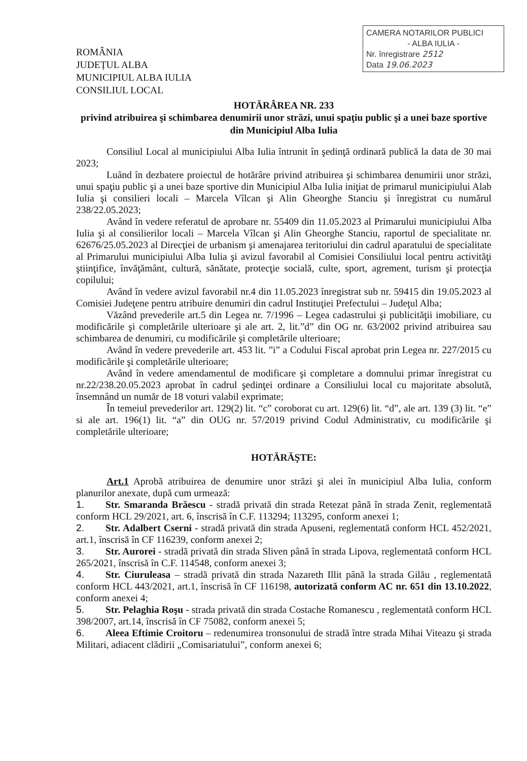ROMÂNIA
JUDEȚUL ALBA
MUNICIPIUL ALBA IULIA
CONSILIUL LOCAL
CAMERA NOTARILOR PUBLICI
- ALBA IULIA -
Nr. înregistrare 2512
Data 19.06.2023
HOTĂRÂREA NR. 233
privind atribuirea şi schimbarea denumirii unor străzi, unui spaţiu public şi a unei baze sportive din Municipiul Alba Iulia
Consiliul Local al municipiului Alba Iulia întrunit în şedinţă ordinară publică la data de 30 mai 2023;
Luând în dezbatere proiectul de hotărâre privind atribuirea şi schimbarea denumirii unor străzi, unui spaţiu public şi a unei baze sportive din Municipiul Alba Iulia iniţiat de primarul municipiului Alab Iulia şi consilieri locali – Marcela Vîlcan şi Alin Gheorghe Stanciu şi înregistrat cu numărul 238/22.05.2023;
Având în vedere referatul de aprobare nr. 55409 din 11.05.2023 al Primarului municipiului Alba Iulia şi al consilierilor locali – Marcela Vîlcan şi Alin Gheorghe Stanciu, raportul de specialitate nr. 62676/25.05.2023 al Direcţiei de urbanism şi amenajarea teritoriului din cadrul aparatului de specialitate al Primarului municipiului Alba Iulia şi avizul favorabil al Comisiei Consiliului local pentru activităţi ştiinţifice, învăţământ, cultură, sănătate, protecţie socială, culte, sport, agrement, turism şi protecţia copilului;
Având în vedere avizul favorabil nr.4 din 11.05.2023 înregistrat sub nr. 59415 din 19.05.2023 al Comisiei Judeţene pentru atribuire denumiri din cadrul Instituţiei Prefectului – Judeţul Alba;
Văzând prevederile art.5 din Legea nr. 7/1996 – Legea cadastrului şi publicităţii imobiliare, cu modificările şi completările ulterioare şi ale art. 2, lit.”d” din OG nr. 63/2002 privind atribuirea sau schimbarea de denumiri, cu modificările şi completările ulterioare;
Având în vedere prevederile art. 453 lit. ”i” a Codului Fiscal aprobat prin Legea nr. 227/2015 cu modificările şi completările ulterioare;
Având în vedere amendamentul de modificare şi completare a domnului primar înregistrat cu nr.22/238.20.05.2023 aprobat în cadrul şedinţei ordinare a Consiliului local cu majoritate absolută, însemnând un număr de 18 voturi valabil exprimate;
În temeiul prevederilor art. 129(2) lit. “c” coroborat cu art. 129(6) lit. “d”, ale art. 139 (3) lit. “e” si ale art. 196(1) lit. “a” din OUG nr. 57/2019 privind Codul Administrativ, cu modificările şi completările ulterioare;
HOTĂRĂŞTE:
Art.1 Aprobă atribuirea de denumire unor străzi şi alei în municipiul Alba Iulia, conform planurilor anexate, după cum urmează:
1. Str. Smaranda Brăescu - stradă privată din strada Retezat până în strada Zenit, reglementată conform HCL 29/2021, art. 6, înscrisă în C.F. 113294; 113295, conform anexei 1;
2. Str. Adalbert Cserni - stradă privată din strada Apuseni, reglementată conform HCL 452/2021, art.1, înscrisă în CF 116239, conform anexei 2;
3. Str. Aurorei - stradă privată din strada Sliven până în strada Lipova, reglementată conform HCL 265/2021, înscrisă în C.F. 114548, conform anexei 3;
4. Str. Ciuruleasa – stradă privată din strada Nazareth Illit până la strada Gilău , reglementată conform HCL 443/2021, art.1, înscrisă în CF 116198, autorizată conform AC nr. 651 din 13.10.2022, conform anexei 4;
5. Str. Pelaghia Roşu - strada privată din strada Costache Romanescu , reglementată conform HCL 398/2007, art.14, înscrisă în CF 75082, conform anexei 5;
6. Aleea Eftimie Croitoru – redenumirea tronsonului de stradă între strada Mihai Viteazu şi strada Militari, adiacent clădirii „Comisariatului”, conform anexei 6;